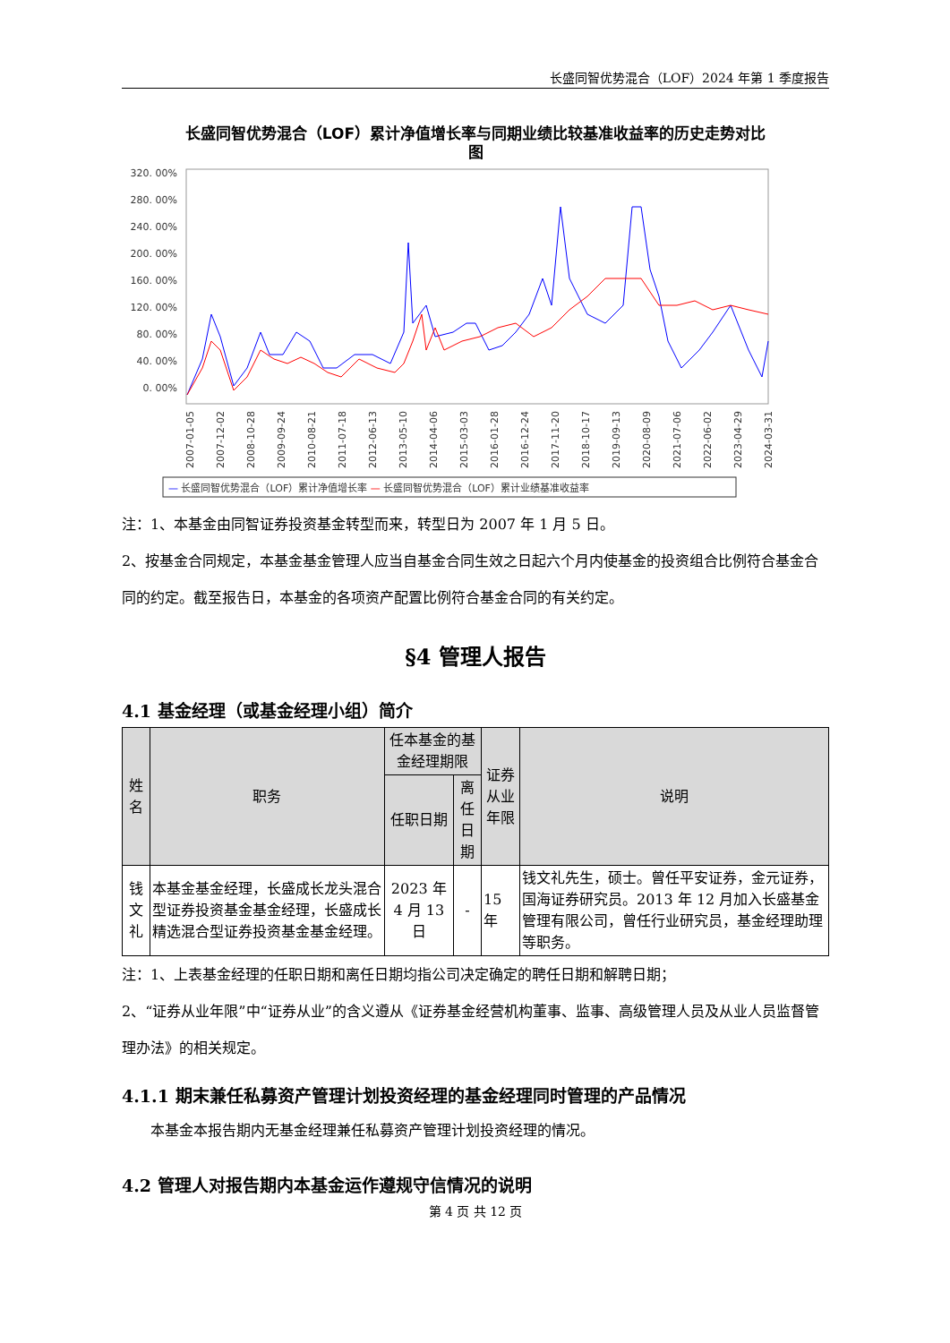长盛同智优势混合（LOF）2024 年第 1 季度报告
长盛同智优势混合（LOF）累计净值增长率与同期业绩比较基准收益率的历史走势对比
图
320. 00%
280. 00%
240. 00%
200. 00%
160. 00%
120. 00%
80. 00%
40. 00%
0. 00%
2007-01-05
2007-12-02
2008-10-28
2009-09-24
2010-08-21
2011-07-18
2012-06-13
2013-05-10
2014-04-06
2015-03-03
2016-01-28
2016-12-24
2017-11-20
2018-10-17
2019-09-13
2020-08-09
2021-07-06
2022-06-02
2023-04-29
2024-03-31
— 长盛同智优势混合（LOF）累计净值增长率 — 长盛同智优势混合（LOF）累计业绩基准收益率
注：1、本基金由同智证券投资基金转型而来，转型日为 2007 年 1 月 5 日。
2、按基金合同规定，本基金基金管理人应当自基金合同生效之日起六个月内使基金的投资组合比例符合基金合同的约定。截至报告日，本基金的各项资产配置比例符合基金合同的有关约定。
§4 管理人报告
4.1 基金经理（或基金经理小组）简介
| 姓名 | 职务 | 任本基金的基金经理期限 | | 证券从业年限 | 说明 |
| --- | --- | --- | --- | --- | --- |
| | | 任职日期 | 离任日期 | | |
| 钱文礼 | 本基金基金经理，长盛成长龙头混合型证券投资基金基金经理，长盛成长精选混合型证券投资基金基金经理。 | 2023 年 4 月 13 日 | - | 15 年 | 钱文礼先生，硕士。曾任平安证券，金元证券，国海证券研究员。2013 年 12 月加入长盛基金管理有限公司，曾任行业研究员，基金经理助理等职务。 |
注：1、上表基金经理的任职日期和离任日期均指公司决定确定的聘任日期和解聘日期；
2、“证券从业年限”中“证券从业”的含义遵从《证券基金经营机构董事、监事、高级管理人员及从业人员监督管理办法》的相关规定。
4.1.1 期末兼任私募资产管理计划投资经理的基金经理同时管理的产品情况
本基金本报告期内无基金经理兼任私募资产管理计划投资经理的情况。
4.2 管理人对报告期内本基金运作遵规守信情况的说明
第 4 页 共 12 页